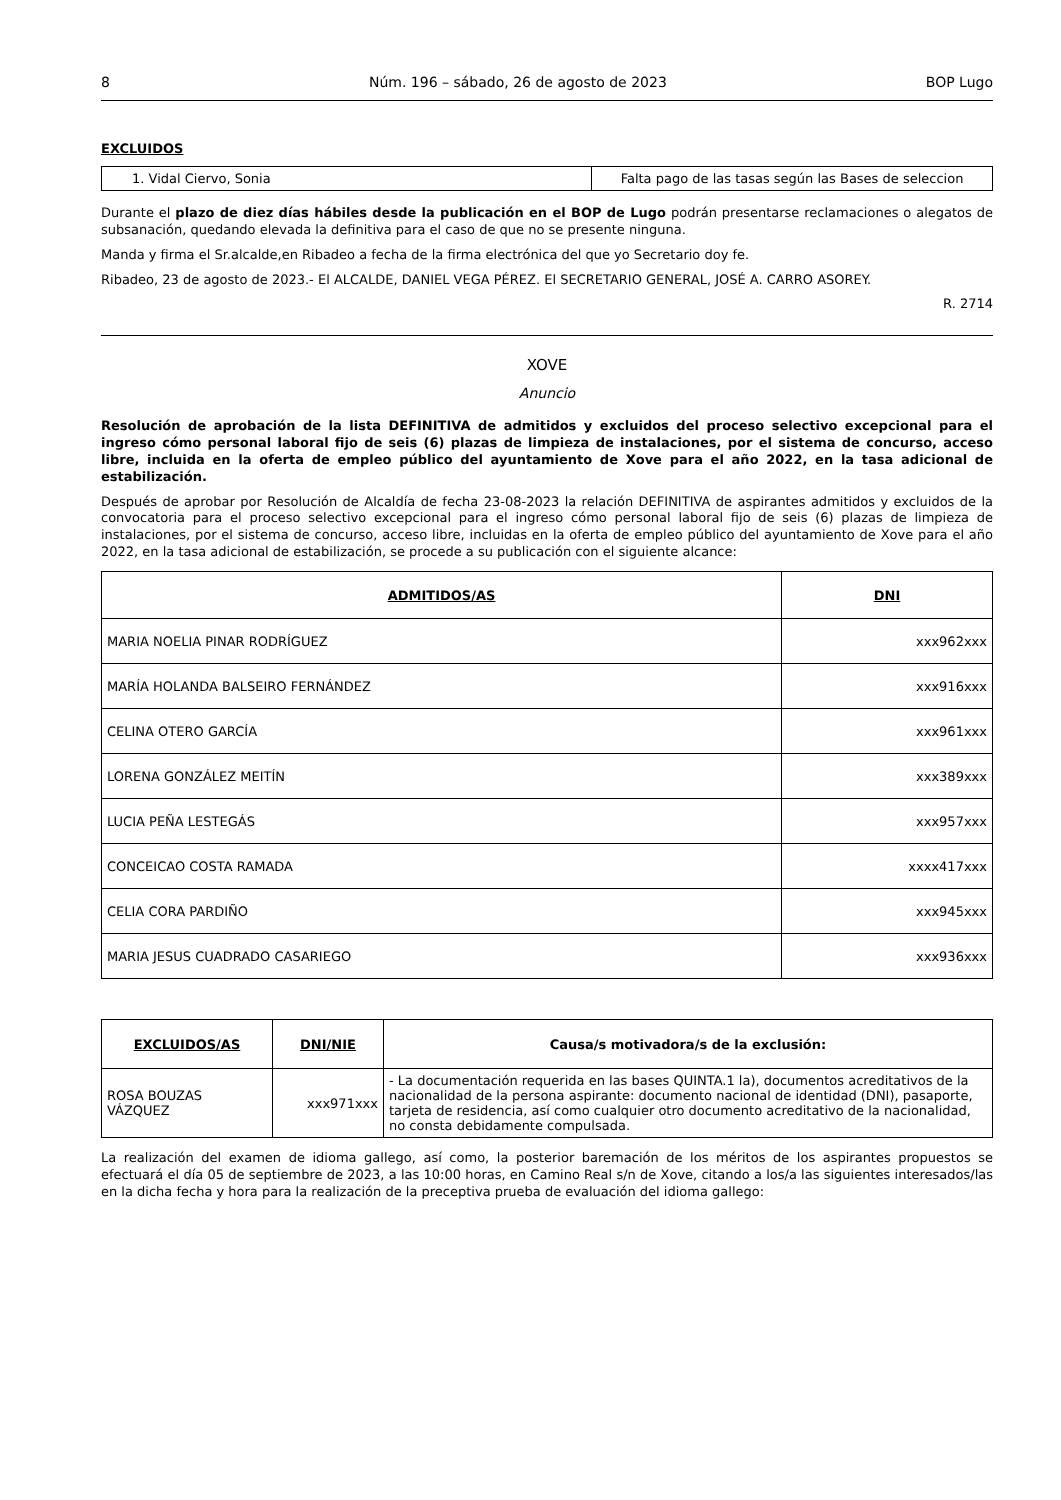8 Núm. 196 – sábado, 26 de agosto de 2023 BOP Lugo
EXCLUIDOS
| 1. Vidal Ciervo, Sonia | Falta pago de las tasas según las Bases de seleccion |
Durante el plazo de diez días hábiles desde la publicación en el BOP de Lugo podrán presentarse reclamaciones o alegatos de subsanación, quedando elevada la definitiva para el caso de que no se presente ninguna.
Manda y firma el Sr.alcalde,en Ribadeo a fecha de la firma electrónica del que yo Secretario doy fe.
Ribadeo, 23 de agosto de 2023.- El ALCALDE, DANIEL VEGA PÉREZ. El SECRETARIO GENERAL, JOSÉ A. CARRO ASOREY.
R. 2714
XOVE
Anuncio
Resolución de aprobación de la lista DEFINITIVA de admitidos y excluidos del proceso selectivo excepcional para el ingreso cómo personal laboral fijo de seis (6) plazas de limpieza de instalaciones, por el sistema de concurso, acceso libre, incluida en la oferta de empleo público del ayuntamiento de Xove para el año 2022, en la tasa adicional de estabilización.
Después de aprobar por Resolución de Alcaldía de fecha 23-08-2023 la relación DEFINITIVA de aspirantes admitidos y excluidos de la convocatoria para el proceso selectivo excepcional para el ingreso cómo personal laboral fijo de seis (6) plazas de limpieza de instalaciones, por el sistema de concurso, acceso libre, incluidas en la oferta de empleo público del ayuntamiento de Xove para el año 2022, en la tasa adicional de estabilización, se procede a su publicación con el siguiente alcance:
| ADMITIDOS/AS | DNI |
| --- | --- |
| MARIA NOELIA PINAR RODRÍGUEZ | xxx962xxx |
| MARÍA HOLANDA BALSEIRO FERNÁNDEZ | xxx916xxx |
| CELINA OTERO GARCÍA | xxx961xxx |
| LORENA GONZÁLEZ MEITÍN | xxx389xxx |
| LUCIA PEÑA LESTEGÁS | xxx957xxx |
| CONCEICAO COSTA RAMADA | xxxx417xxx |
| CELIA CORA PARDIÑO | xxx945xxx |
| MARIA JESUS CUADRADO CASARIEGO | xxx936xxx |
| EXCLUIDOS/AS | DNI/NIE | Causa/s motivadora/s de la exclusión: |
| --- | --- | --- |
| ROSA BOUZAS VÁZQUEZ | xxx971xxx | - La documentación requerida en las bases QUINTA.1 la), documentos acreditativos de la nacionalidad de la persona aspirante: documento nacional de identidad (DNI), pasaporte, tarjeta de residencia, así como cualquier otro documento acreditativo de la nacionalidad, no consta debidamente compulsada. |
La realización del examen de idioma gallego, así como, la posterior baremación de los méritos de los aspirantes propuestos se efectuará el día 05 de septiembre de 2023, a las 10:00 horas, en Camino Real s/n de Xove, citando a los/a las siguientes interesados/las en la dicha fecha y hora para la realización de la preceptiva prueba de evaluación del idioma gallego: